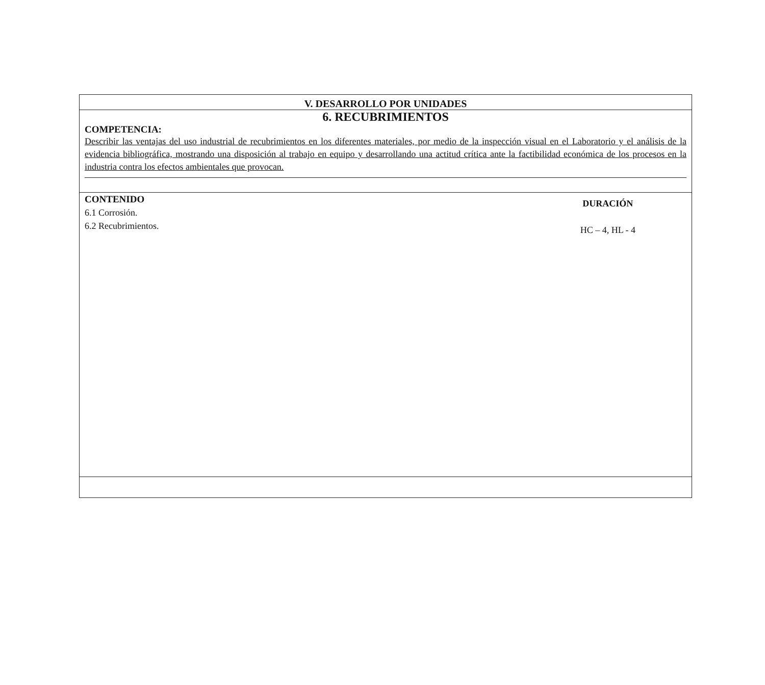V. DESARROLLO POR UNIDADES
6. RECUBRIMIENTOS
COMPETENCIA:
Describir las ventajas del uso industrial de recubrimientos en los diferentes materiales, por medio de la inspección visual en el Laboratorio y el análisis de la evidencia bibliográfica, mostrando una disposición al trabajo en equipo y desarrollando una actitud crítica ante la factibilidad económica de los procesos en la industria contra los efectos ambientales que provocan.
CONTENIDO
6.1 Corrosión.
6.2 Recubrimientos.
DURACIÓN
HC – 4, HL - 4